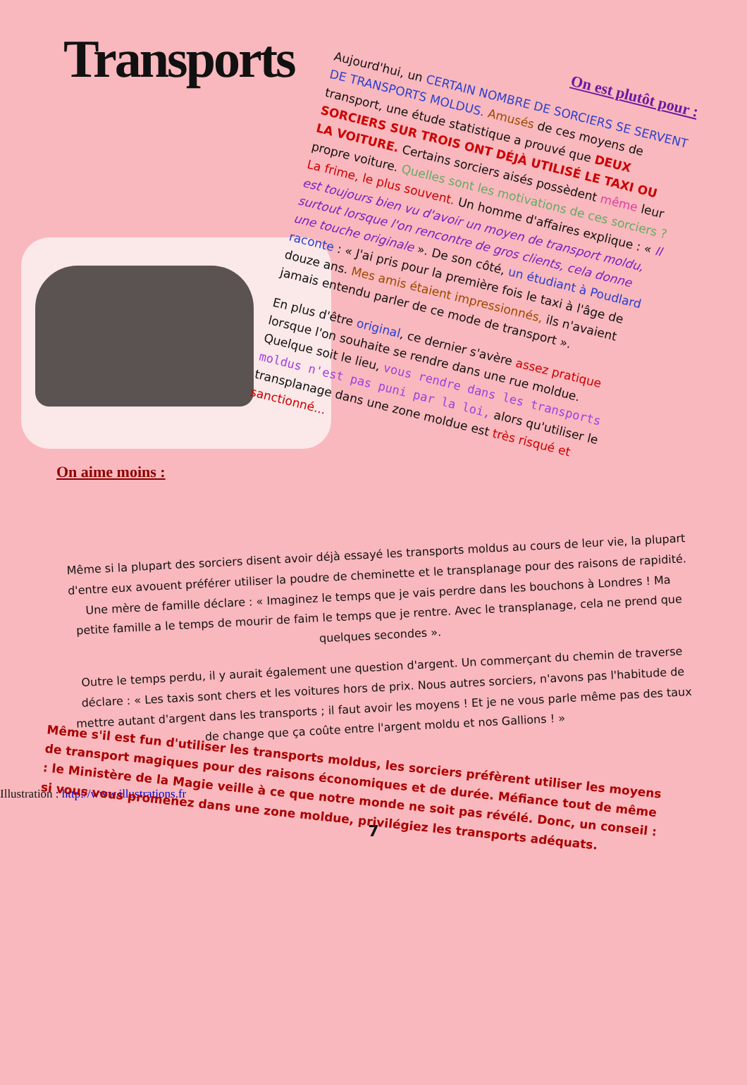Transports
On est plutôt pour :
Aujourd'hui, un CERTAIN NOMBRE DE SORCIERS SE SERVENT DE TRANSPORTS MOLDUS. Amusés de ces moyens de transport, une étude statistique a prouvé que DEUX SORCIERS SUR TROIS ONT DÉJÀ UTILISÉ LE TAXI OU LA VOITURE. Certains sorciers aisés possèdent même leur propre voiture. Quelles sont les motivations de ces sorciers ? La frime, le plus souvent. Un homme d'affaires explique : « Il est toujours bien vu d'avoir un moyen de transport moldu, surtout lorsque l'on rencontre de gros clients, cela donne une touche originale ». De son côté, un étudiant à Poudlard raconte : « J'ai pris pour la première fois le taxi à l'âge de douze ans. Mes amis étaient impressionnés, ils n'avaient jamais entendu parler de ce mode de transport ».
En plus d'être original, ce dernier s'avère assez pratique lorsque l'on souhaite se rendre dans une rue moldue. Quelque soit le lieu, vous rendre dans les transports moldus n'est pas puni par la loi, alors qu'utiliser le transplanage dans une zone moldue est très risqué et sanctionné...
On aime moins :
Même si la plupart des sorciers disent avoir déjà essayé les transports moldus au cours de leur vie, la plupart d'entre eux avouent préférer utiliser la poudre de cheminette et le transplanage pour des raisons de rapidité. Une mère de famille déclare : « Imaginez le temps que je vais perdre dans les bouchons à Londres ! Ma petite famille a le temps de mourir de faim le temps que je rentre. Avec le transplanage, cela ne prend que quelques secondes ».
Outre le temps perdu, il y aurait également une question d'argent. Un commerçant du chemin de traverse déclare : « Les taxis sont chers et les voitures hors de prix. Nous autres sorciers, n'avons pas l'habitude de mettre autant d'argent dans les transports ; il faut avoir les moyens ! Et je ne vous parle même pas des taux de change que ça coûte entre l'argent moldu et nos Gallions ! »
Même s'il est fun d'utiliser les transports moldus, les sorciers préfèrent utiliser les moyens de transport magiques pour des raisons économiques et de durée. Méfiance tout de même : le Ministère de la Magie veille à ce que notre monde ne soit pas révélé. Donc, un conseil : si vous vous promenez dans une zone moldue, privilégiez les transports adéquats.
Illustration : http://www.illustrations.fr
7